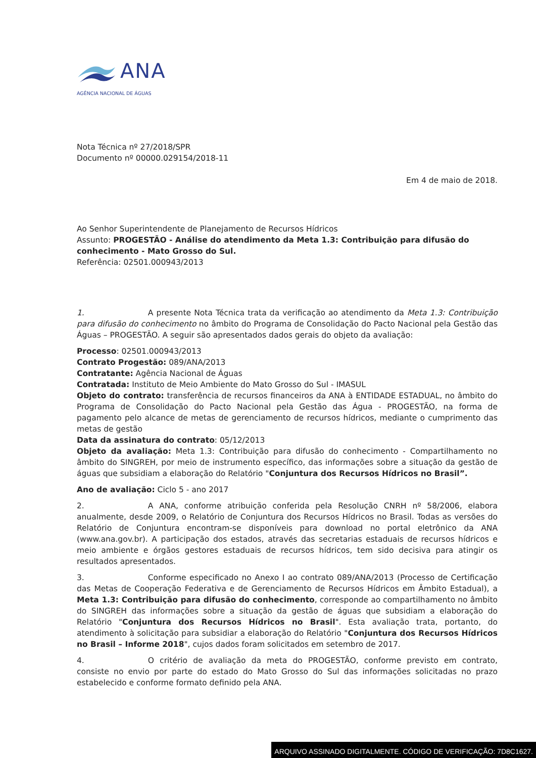ANA
AGÊNCIA NACIONAL DE ÁGUAS
Nota Técnica nº 27/2018/SPR
Documento nº 00000.029154/2018-11
Em 4 de maio de 2018.
Ao Senhor Superintendente de Planejamento de Recursos Hídricos
Assunto: PROGESTÃO - Análise do atendimento da Meta 1.3: Contribuição para difusão do conhecimento - Mato Grosso do Sul.
Referência: 02501.000943/2013
1. A presente Nota Técnica trata da verificação ao atendimento da Meta 1.3: Contribuição para difusão do conhecimento no âmbito do Programa de Consolidação do Pacto Nacional pela Gestão das Águas – PROGESTÃO. A seguir são apresentados dados gerais do objeto da avaliação:
Processo: 02501.000943/2013
Contrato Progestão: 089/ANA/2013
Contratante: Agência Nacional de Águas
Contratada: Instituto de Meio Ambiente do Mato Grosso do Sul - IMASUL
Objeto do contrato: transferência de recursos financeiros da ANA à ENTIDADE ESTADUAL, no âmbito do Programa de Consolidação do Pacto Nacional pela Gestão das Água - PROGESTÃO, na forma de pagamento pelo alcance de metas de gerenciamento de recursos hídricos, mediante o cumprimento das metas de gestão
Data da assinatura do contrato: 05/12/2013
Objeto da avaliação: Meta 1.3: Contribuição para difusão do conhecimento - Compartilhamento no âmbito do SINGREH, por meio de instrumento específico, das informações sobre a situação da gestão de águas que subsidiam a elaboração do Relatório "Conjuntura dos Recursos Hídricos no Brasil”.
Ano de avaliação: Ciclo 5 - ano 2017
2. A ANA, conforme atribuição conferida pela Resolução CNRH nº 58/2006, elabora anualmente, desde 2009, o Relatório de Conjuntura dos Recursos Hídricos no Brasil. Todas as versões do Relatório de Conjuntura encontram-se disponíveis para download no portal eletrônico da ANA (www.ana.gov.br). A participação dos estados, através das secretarias estaduais de recursos hídricos e meio ambiente e órgãos gestores estaduais de recursos hídricos, tem sido decisiva para atingir os resultados apresentados.
3. Conforme especificado no Anexo I ao contrato 089/ANA/2013 (Processo de Certificação das Metas de Cooperação Federativa e de Gerenciamento de Recursos Hídricos em Âmbito Estadual), a Meta 1.3: Contribuição para difusão do conhecimento, corresponde ao compartilhamento no âmbito do SINGREH das informações sobre a situação da gestão de águas que subsidiam a elaboração do Relatório "Conjuntura dos Recursos Hídricos no Brasil". Esta avaliação trata, portanto, do atendimento à solicitação para subsidiar a elaboração do Relatório "Conjuntura dos Recursos Hídricos no Brasil – Informe 2018", cujos dados foram solicitados em setembro de 2017.
4. O critério de avaliação da meta do PROGESTÃO, conforme previsto em contrato, consiste no envio por parte do estado do Mato Grosso do Sul das informações solicitadas no prazo estabelecido e conforme formato definido pela ANA.
ARQUIVO ASSINADO DIGITALMENTE. CÓDIGO DE VERIFICAÇÃO: 7D8C1627.